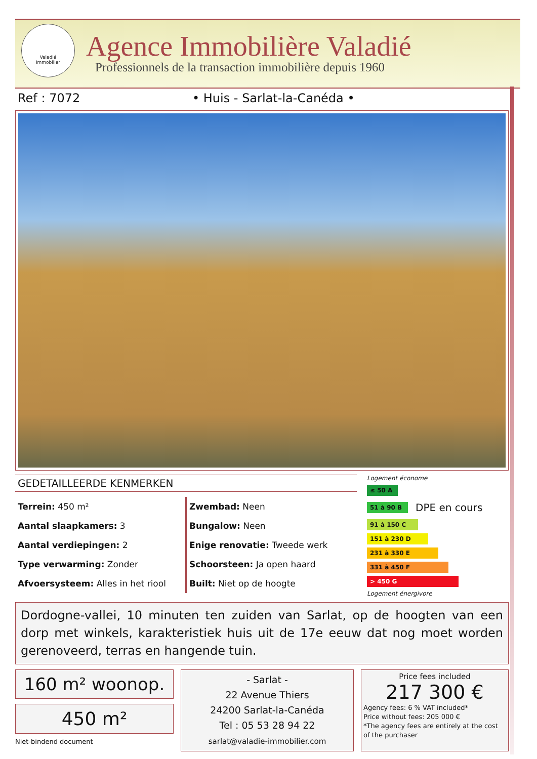Valadié
Immobilier
Agence Immobilière Valadié
Professionnels de la transaction immobilière depuis 1960
Ref : 7072 • Huis - Sarlat-la-Canéda •
GEDETAILLEERDE KENMERKEN
Terrein: 450 m²
Aantal slaapkamers: 3
Aantal verdiepingen: 2
Type verwarming: Zonder
Afvoersysteem: Alles in het riool
Zwembad: Neen
Bungalow: Neen
Enige renovatie: Tweede werk
Schoorsteen: Ja open haard
Built: Niet op de hoogte
Logement économe
≤ 50 A
51 à 90 B
DPE en cours
91 à 150 C
151 à 230 D
231 à 330 E
331 à 450 F
> 450 G
Logement énergivore
Dordogne-vallei, 10 minuten ten zuiden van Sarlat, op de hoogten van een dorp met winkels, karakteristiek huis uit de 17e eeuw dat nog moet worden gerenoveerd, terras en hangende tuin.
160 m² woonop.
450 m²
Niet-bindend document
- Sarlat -
22 Avenue Thiers
24200 Sarlat-la-Canéda
Tel : 05 53 28 94 22
sarlat@valadie-immobilier.com
Price fees included
217 300 €
Agency fees: 6 % VAT included*
Price without fees: 205 000 €
*The agency fees are entirely at the cost of the purchaser